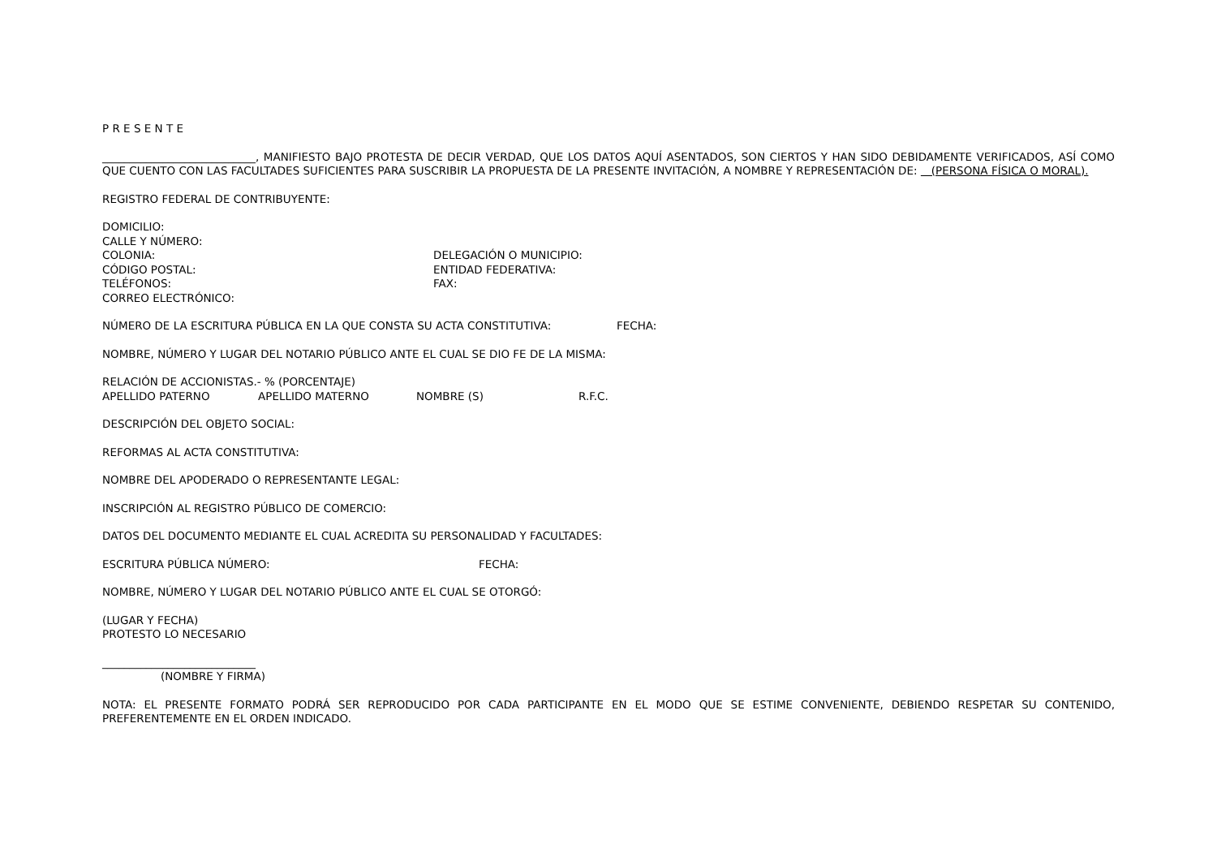P R E S E N T E
____________________________, MANIFIESTO BAJO PROTESTA DE DECIR VERDAD, QUE LOS DATOS AQUÍ ASENTADOS, SON CIERTOS Y HAN SIDO DEBIDAMENTE VERIFICADOS, ASÍ COMO QUE CUENTO CON LAS FACULTADES SUFICIENTES PARA SUSCRIBIR LA PROPUESTA DE LA PRESENTE INVITACIÓN, A NOMBRE Y REPRESENTACIÓN DE: (PERSONA FÍSICA O MORAL).
REGISTRO FEDERAL DE CONTRIBUYENTE:
DOMICILIO:
CALLE Y NÚMERO:
COLONIA: DELEGACIÓN O MUNICIPIO:
CÓDIGO POSTAL: ENTIDAD FEDERATIVA:
TELÉFONOS: FAX:
CORREO ELECTRÓNICO:
NÚMERO DE LA ESCRITURA PÚBLICA EN LA QUE CONSTA SU ACTA CONSTITUTIVA: FECHA:
NOMBRE, NÚMERO Y LUGAR DEL NOTARIO PÚBLICO ANTE EL CUAL SE DIO FE DE LA MISMA:
RELACIÓN DE ACCIONISTAS.- % (PORCENTAJE)
APELLIDO PATERNO APELLIDO MATERNO NOMBRE (S) R.F.C.
DESCRIPCIÓN DEL OBJETO SOCIAL:
REFORMAS AL ACTA CONSTITUTIVA:
NOMBRE DEL APODERADO O REPRESENTANTE LEGAL:
INSCRIPCIÓN AL REGISTRO PÚBLICO DE COMERCIO:
DATOS DEL DOCUMENTO MEDIANTE EL CUAL ACREDITA SU PERSONALIDAD Y FACULTADES:
ESCRITURA PÚBLICA NÚMERO: FECHA:
NOMBRE, NÚMERO Y LUGAR DEL NOTARIO PÚBLICO ANTE EL CUAL SE OTORGÓ:
(LUGAR Y FECHA)
PROTESTO LO NECESARIO
____________________________
(NOMBRE Y FIRMA)
NOTA: EL PRESENTE FORMATO PODRÁ SER REPRODUCIDO POR CADA PARTICIPANTE EN EL MODO QUE SE ESTIME CONVENIENTE, DEBIENDO RESPETAR SU CONTENIDO, PREFERENTEMENTE EN EL ORDEN INDICADO.